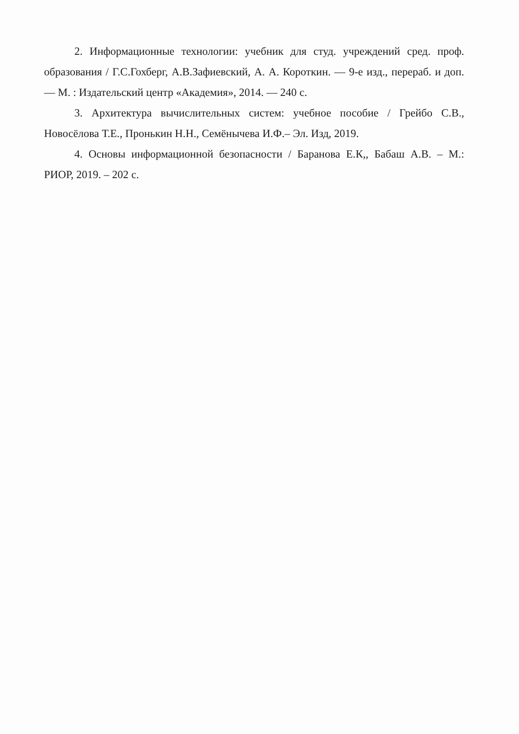2. Информационные технологии: учебник для студ. учреждений сред. проф. образования / Г.С.Гохберг, А.В.Зафиевский, А. А. Короткин. — 9-е изд., перераб. и доп. — М. : Издательский центр «Академия», 2014. — 240 с.
3. Архитектура вычислительных систем: учебное пособие / Грейбо С.В., Новосёлова Т.Е., Пронькин Н.Н., Семёнычева И.Ф.– Эл. Изд, 2019.
4. Основы информационной безопасности / Баранова Е.К,, Бабаш А.В. – М.: РИОР, 2019. – 202 с.